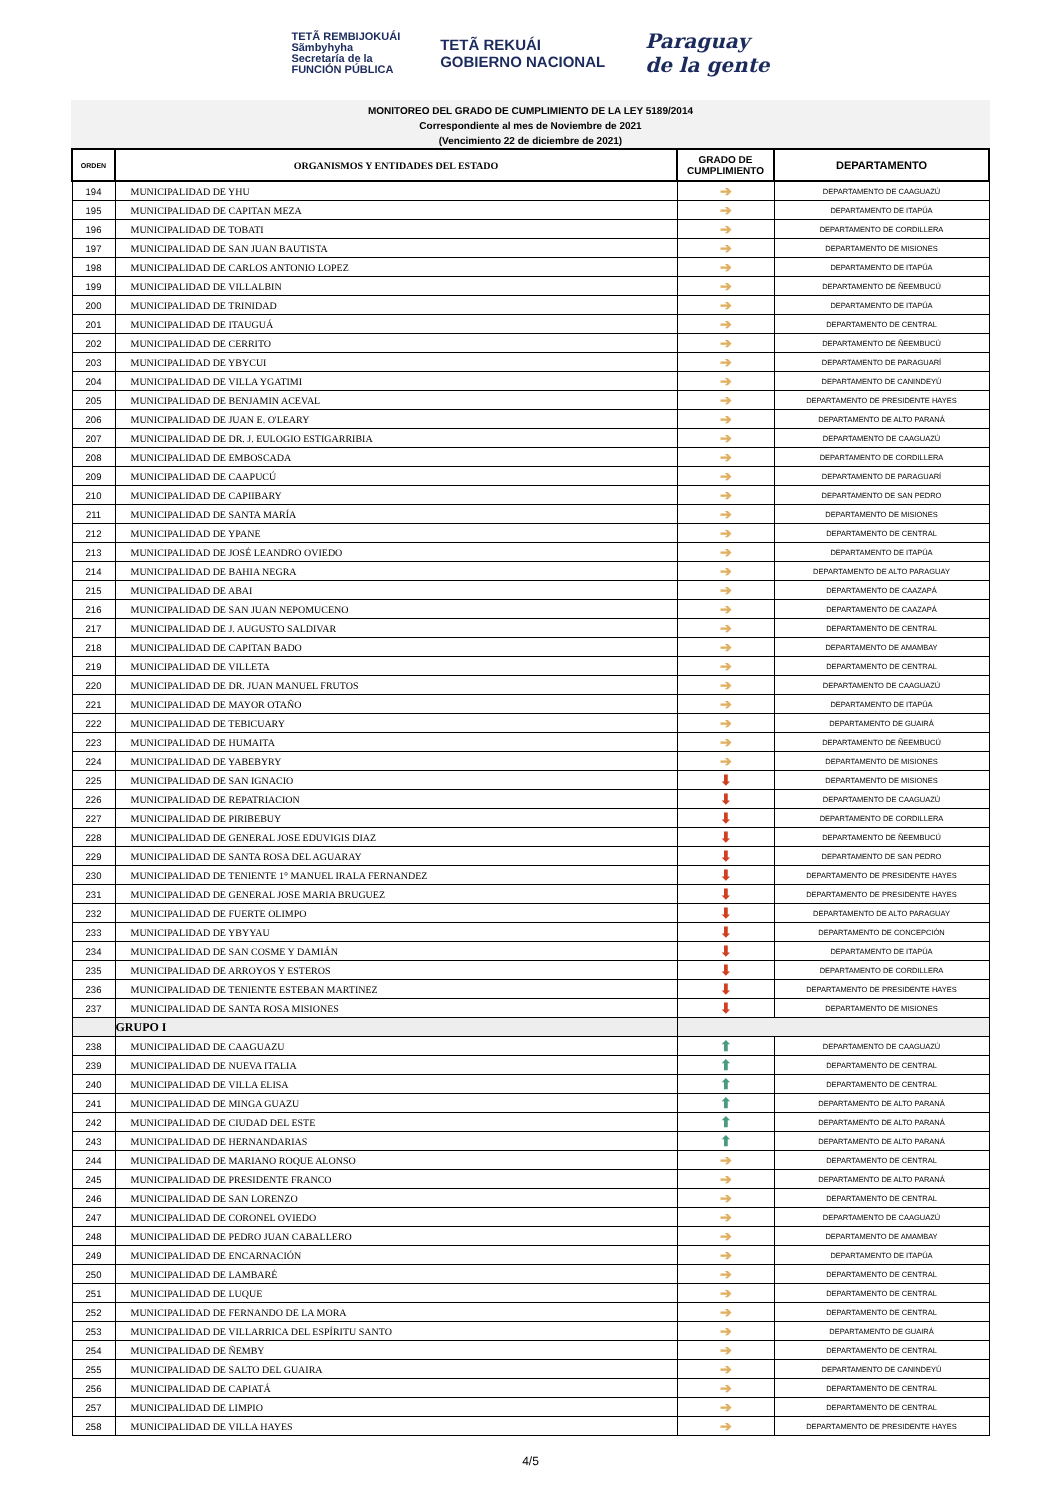TETÃ REMBIJOKUÁI
Sãmbyhyha
Secretaría de la
FUNCIÓN PÚBLICA
TETÃ REKUÁI
GOBIERNO NACIONAL
Paraguay
de la gente
MONITOREO DEL GRADO DE CUMPLIMIENTO DE LA LEY 5189/2014
Correspondiente al mes de Noviembre de 2021
(Vencimiento 22 de diciembre de 2021)
| ORDEN | ORGANISMOS Y ENTIDADES DEL ESTADO | GRADO DE CUMPLIMIENTO | DEPARTAMENTO |
| --- | --- | --- | --- |
| 194 | MUNICIPALIDAD DE YHU | ➔ | DEPARTAMENTO DE CAAGUAZÚ |
| 195 | MUNICIPALIDAD DE CAPITAN MEZA | ➔ | DEPARTAMENTO DE ITAPÚA |
| 196 | MUNICIPALIDAD DE TOBATI | ➔ | DEPARTAMENTO DE CORDILLERA |
| 197 | MUNICIPALIDAD DE SAN JUAN BAUTISTA | ➔ | DEPARTAMENTO DE MISIONES |
| 198 | MUNICIPALIDAD DE CARLOS ANTONIO LOPEZ | ➔ | DEPARTAMENTO DE ITAPÚA |
| 199 | MUNICIPALIDAD DE VILLALBIN | ➔ | DEPARTAMENTO DE ÑEEMBUCÚ |
| 200 | MUNICIPALIDAD DE TRINIDAD | ➔ | DEPARTAMENTO DE ITAPÚA |
| 201 | MUNICIPALIDAD DE ITAUGUÁ | ➔ | DEPARTAMENTO DE CENTRAL |
| 202 | MUNICIPALIDAD DE CERRITO | ➔ | DEPARTAMENTO DE ÑEEMBUCÚ |
| 203 | MUNICIPALIDAD DE YBYCUI | ➔ | DEPARTAMENTO DE PARAGUARÍ |
| 204 | MUNICIPALIDAD DE VILLA YGATIMI | ➔ | DEPARTAMENTO DE CANINDEYÚ |
| 205 | MUNICIPALIDAD DE BENJAMIN ACEVAL | ➔ | DEPARTAMENTO DE PRESIDENTE HAYES |
| 206 | MUNICIPALIDAD DE JUAN E. O'LEARY | ➔ | DEPARTAMENTO DE ALTO PARANÁ |
| 207 | MUNICIPALIDAD DE DR. J. EULOGIO ESTIGARRIBIA | ➔ | DEPARTAMENTO DE CAAGUAZÚ |
| 208 | MUNICIPALIDAD DE EMBOSCADA | ➔ | DEPARTAMENTO DE CORDILLERA |
| 209 | MUNICIPALIDAD DE CAAPUCÚ | ➔ | DEPARTAMENTO DE PARAGUARÍ |
| 210 | MUNICIPALIDAD DE CAPIIBARY | ➔ | DEPARTAMENTO DE SAN PEDRO |
| 211 | MUNICIPALIDAD DE SANTA MARÍA | ➔ | DEPARTAMENTO DE MISIONES |
| 212 | MUNICIPALIDAD DE YPANE | ➔ | DEPARTAMENTO DE CENTRAL |
| 213 | MUNICIPALIDAD DE JOSÉ LEANDRO OVIEDO | ➔ | DEPARTAMENTO DE ITAPÚA |
| 214 | MUNICIPALIDAD DE BAHIA NEGRA | ➔ | DEPARTAMENTO DE ALTO PARAGUAY |
| 215 | MUNICIPALIDAD DE ABAI | ➔ | DEPARTAMENTO DE CAAZAPÁ |
| 216 | MUNICIPALIDAD DE SAN JUAN NEPOMUCENO | ➔ | DEPARTAMENTO DE CAAZAPÁ |
| 217 | MUNICIPALIDAD DE J. AUGUSTO SALDIVAR | ➔ | DEPARTAMENTO DE CENTRAL |
| 218 | MUNICIPALIDAD DE CAPITAN BADO | ➔ | DEPARTAMENTO DE AMAMBAY |
| 219 | MUNICIPALIDAD DE VILLETA | ➔ | DEPARTAMENTO DE CENTRAL |
| 220 | MUNICIPALIDAD DE DR. JUAN MANUEL FRUTOS | ➔ | DEPARTAMENTO DE CAAGUAZÚ |
| 221 | MUNICIPALIDAD DE MAYOR OTAÑO | ➔ | DEPARTAMENTO DE ITAPÚA |
| 222 | MUNICIPALIDAD DE TEBICUARY | ➔ | DEPARTAMENTO DE GUAIRÁ |
| 223 | MUNICIPALIDAD DE HUMAITA | ➔ | DEPARTAMENTO DE ÑEEMBUCÚ |
| 224 | MUNICIPALIDAD DE YABEBYRY | ➔ | DEPARTAMENTO DE MISIONES |
| 225 | MUNICIPALIDAD DE SAN IGNACIO | ⬇ | DEPARTAMENTO DE MISIONES |
| 226 | MUNICIPALIDAD DE REPATRIACION | ⬇ | DEPARTAMENTO DE CAAGUAZÚ |
| 227 | MUNICIPALIDAD DE PIRIBEBUY | ⬇ | DEPARTAMENTO DE CORDILLERA |
| 228 | MUNICIPALIDAD DE GENERAL JOSE EDUVIGIS DIAZ | ⬇ | DEPARTAMENTO DE ÑEEMBUCÚ |
| 229 | MUNICIPALIDAD DE SANTA ROSA DEL AGUARAY | ⬇ | DEPARTAMENTO DE SAN PEDRO |
| 230 | MUNICIPALIDAD DE TENIENTE 1° MANUEL IRALA FERNANDEZ | ⬇ | DEPARTAMENTO DE PRESIDENTE HAYES |
| 231 | MUNICIPALIDAD DE GENERAL JOSE MARIA BRUGUEZ | ⬇ | DEPARTAMENTO DE PRESIDENTE HAYES |
| 232 | MUNICIPALIDAD DE FUERTE OLIMPO | ⬇ | DEPARTAMENTO DE ALTO PARAGUAY |
| 233 | MUNICIPALIDAD DE YBYYAU | ⬇ | DEPARTAMENTO DE CONCEPCIÓN |
| 234 | MUNICIPALIDAD DE SAN COSME Y DAMIÁN | ⬇ | DEPARTAMENTO DE ITAPÚA |
| 235 | MUNICIPALIDAD DE ARROYOS Y ESTEROS | ⬇ | DEPARTAMENTO DE CORDILLERA |
| 236 | MUNICIPALIDAD DE TENIENTE ESTEBAN MARTINEZ | ⬇ | DEPARTAMENTO DE PRESIDENTE HAYES |
| 237 | MUNICIPALIDAD DE SANTA ROSA MISIONES | ⬇ | DEPARTAMENTO DE MISIONES |
| | GRUPO I | | |
| 238 | MUNICIPALIDAD DE CAAGUAZU | ⬆ | DEPARTAMENTO DE CAAGUAZÚ |
| 239 | MUNICIPALIDAD DE NUEVA ITALIA | ⬆ | DEPARTAMENTO DE CENTRAL |
| 240 | MUNICIPALIDAD DE VILLA ELISA | ⬆ | DEPARTAMENTO DE CENTRAL |
| 241 | MUNICIPALIDAD DE MINGA GUAZU | ⬆ | DEPARTAMENTO DE ALTO PARANÁ |
| 242 | MUNICIPALIDAD DE CIUDAD DEL ESTE | ⬆ | DEPARTAMENTO DE ALTO PARANÁ |
| 243 | MUNICIPALIDAD DE HERNANDARIAS | ⬆ | DEPARTAMENTO DE ALTO PARANÁ |
| 244 | MUNICIPALIDAD DE MARIANO ROQUE ALONSO | ➔ | DEPARTAMENTO DE CENTRAL |
| 245 | MUNICIPALIDAD DE PRESIDENTE FRANCO | ➔ | DEPARTAMENTO DE ALTO PARANÁ |
| 246 | MUNICIPALIDAD DE SAN LORENZO | ➔ | DEPARTAMENTO DE CENTRAL |
| 247 | MUNICIPALIDAD DE CORONEL OVIEDO | ➔ | DEPARTAMENTO DE CAAGUAZÚ |
| 248 | MUNICIPALIDAD DE PEDRO JUAN CABALLERO | ➔ | DEPARTAMENTO DE AMAMBAY |
| 249 | MUNICIPALIDAD DE ENCARNACIÓN | ➔ | DEPARTAMENTO DE ITAPÚA |
| 250 | MUNICIPALIDAD DE LAMBARÉ | ➔ | DEPARTAMENTO DE CENTRAL |
| 251 | MUNICIPALIDAD DE LUQUE | ➔ | DEPARTAMENTO DE CENTRAL |
| 252 | MUNICIPALIDAD DE FERNANDO DE LA MORA | ➔ | DEPARTAMENTO DE CENTRAL |
| 253 | MUNICIPALIDAD DE VILLARRICA DEL ESPÍRITU SANTO | ➔ | DEPARTAMENTO DE GUAIRÁ |
| 254 | MUNICIPALIDAD DE ÑEMBY | ➔ | DEPARTAMENTO DE CENTRAL |
| 255 | MUNICIPALIDAD DE SALTO DEL GUAIRA | ➔ | DEPARTAMENTO DE CANINDEYÚ |
| 256 | MUNICIPALIDAD DE CAPIATÁ | ➔ | DEPARTAMENTO DE CENTRAL |
| 257 | MUNICIPALIDAD DE LIMPIO | ➔ | DEPARTAMENTO DE CENTRAL |
| 258 | MUNICIPALIDAD DE VILLA HAYES | ➔ | DEPARTAMENTO DE PRESIDENTE HAYES |
4/5